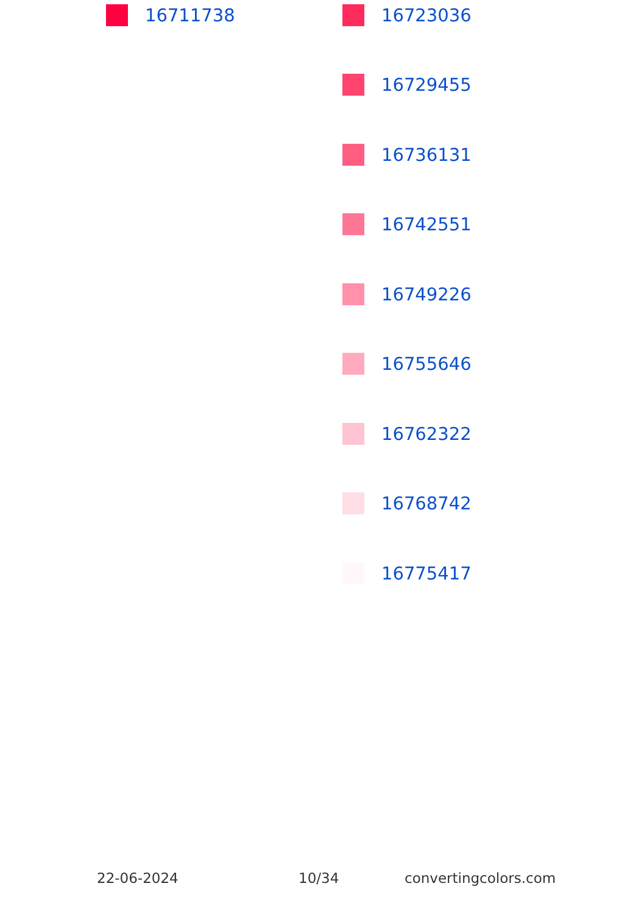16711738 16723036
16729455
16736131
16742551
16749226
16755646
16762322
16768742
16775417
22-06-2024 10/34 convertingcolors.com